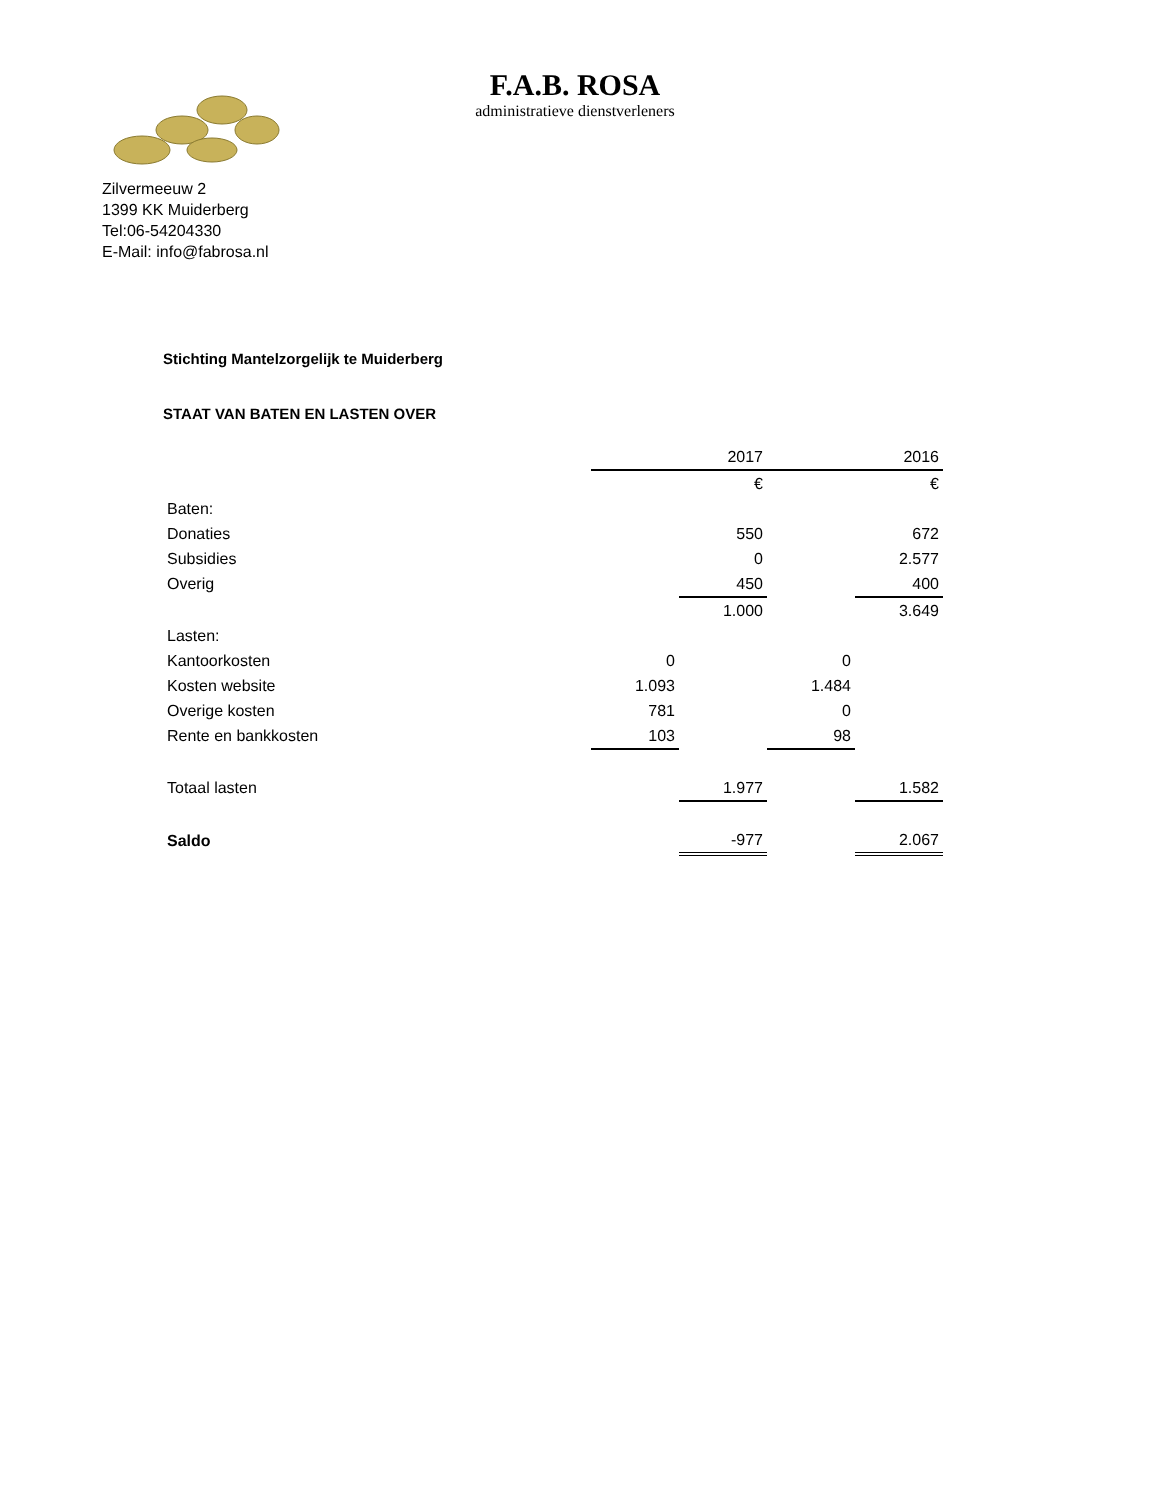F.A.B. ROSA
administratieve dienstverleners
Zilvermeeuw 2
1399 KK Muiderberg
Tel:06-54204330
E-Mail: info@fabrosa.nl
Stichting Mantelzorgelijk te Muiderberg
STAAT VAN BATEN EN LASTEN OVER
| | | 2017 | | 2016 |
| | | € | | € |
| Baten: | | | | |
| Donaties | | 550 | | 672 |
| Subsidies | | 0 | | 2.577 |
| Overig | | 450 | | 400 |
| | | 1.000 | | 3.649 |
| Lasten: | | | | |
| Kantoorkosten | 0 | | 0 | |
| Kosten website | 1.093 | | 1.484 | |
| Overige kosten | 781 | | 0 | |
| Rente en bankkosten | 103 | | 98 | |
| Totaal lasten | | 1.977 | | 1.582 |
| Saldo | | -977 | | 2.067 |